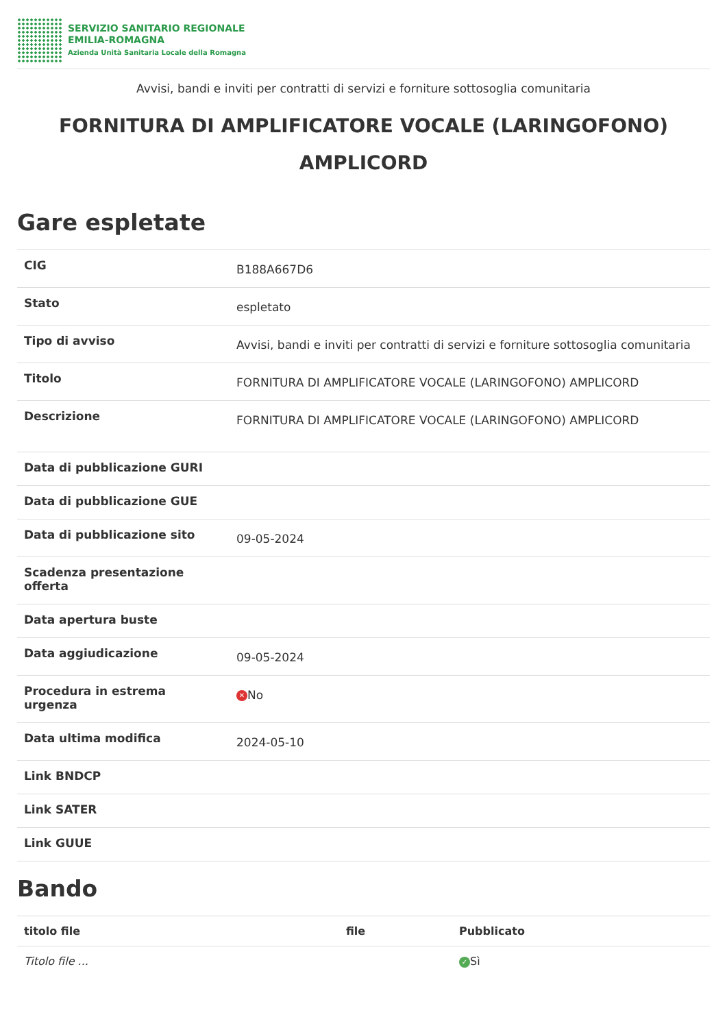SERVIZIO SANITARIO REGIONALE
EMILIA-ROMAGNA
Azienda Unità Sanitaria Locale della Romagna
Avvisi, bandi e inviti per contratti di servizi e forniture sottosoglia comunitaria
FORNITURA DI AMPLIFICATORE VOCALE (LARINGOFONO) AMPLICORD
Gare espletate
| CIG | B188A667D6 |
| Stato | espletato |
| Tipo di avviso | Avvisi, bandi e inviti per contratti di servizi e forniture sottosoglia comunitaria |
| Titolo | FORNITURA DI AMPLIFICATORE VOCALE (LARINGOFONO) AMPLICORD |
| Descrizione | FORNITURA DI AMPLIFICATORE VOCALE (LARINGOFONO) AMPLICORD |
| Data di pubblicazione GURI | |
| Data di pubblicazione GUE | |
| Data di pubblicazione sito | 09-05-2024 |
| Scadenza presentazione offerta | |
| Data apertura buste | |
| Data aggiudicazione | 09-05-2024 |
| Procedura in estrema urgenza | ✕ No |
| Data ultima modifica | 2024-05-10 |
| Link BNDCP | |
| Link SATER | |
| Link GUUE | |
Bando
| titolo file | file | Pubblicato |
| --- | --- | --- |
| Titolo file ... | | ✓ Sì |